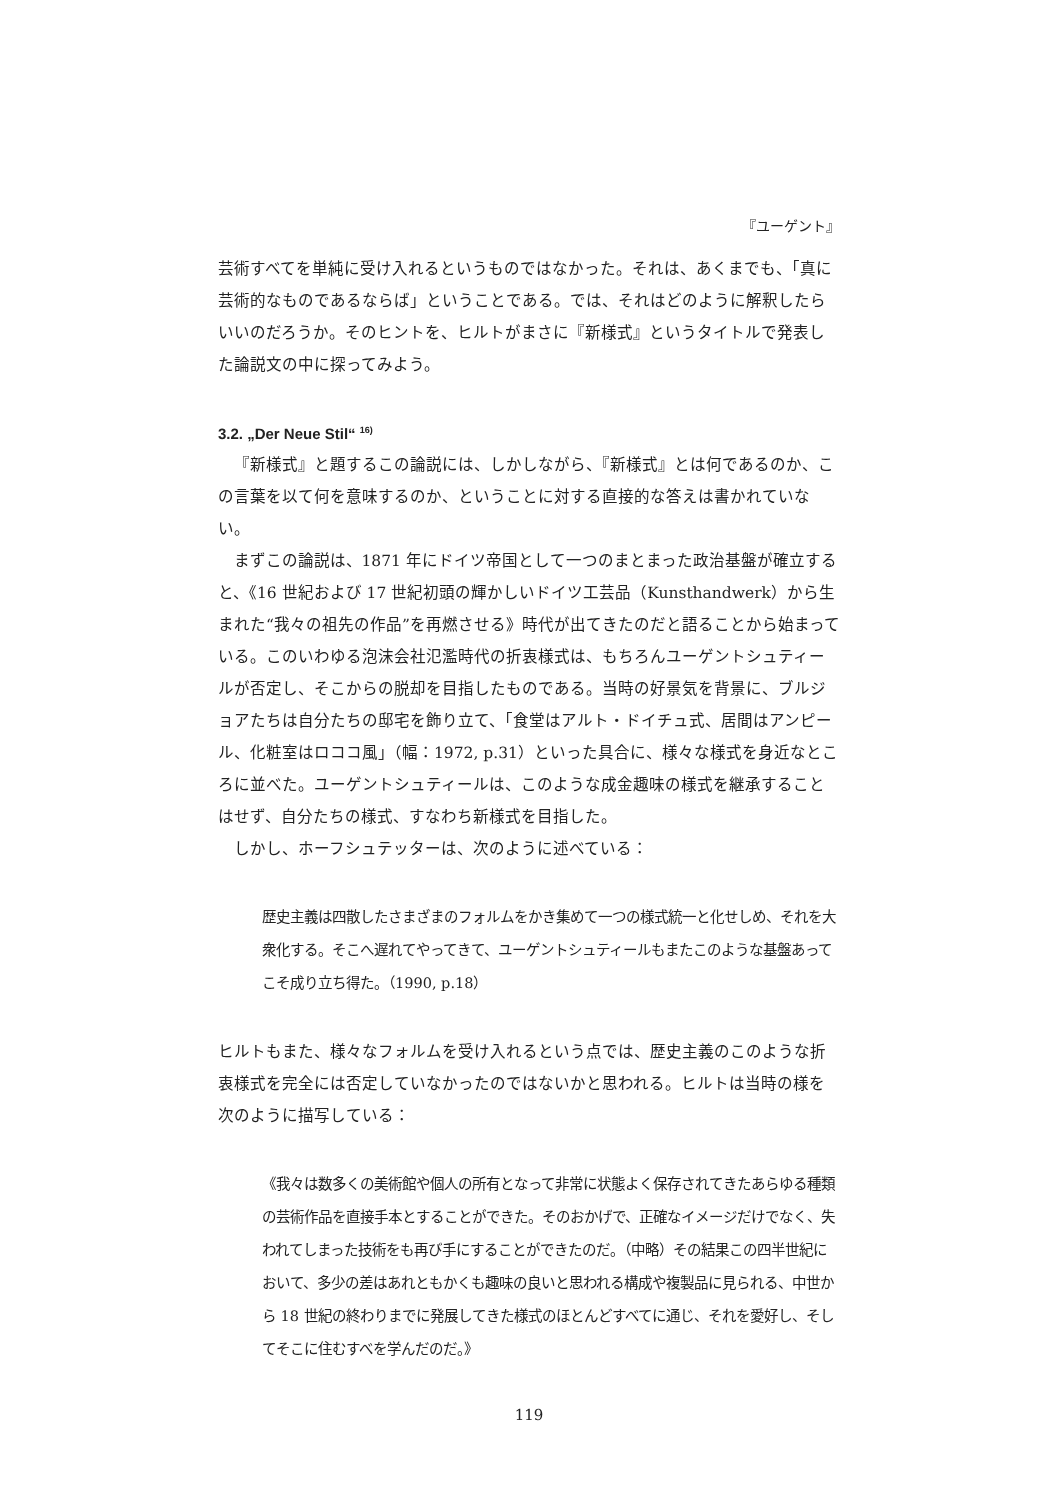『ユーゲント』
芸術すべてを単純に受け入れるというものではなかった。それは、あくまでも、「真に芸術的なものであるならば」ということである。では、それはどのように解釈したらいいのだろうか。そのヒントを、ヒルトがまさに『新様式』というタイトルで発表した論説文の中に探ってみよう。
3.2. „Der Neue Stil“ <sup>16)</sup>
『新様式』と題するこの論説には、しかしながら、『新様式』とは何であるのか、この言葉を以て何を意味するのか、ということに対する直接的な答えは書かれていない。
まずこの論説は、1871 年にドイツ帝国として一つのまとまった政治基盤が確立すると、《16 世紀および 17 世紀初頭の輝かしいドイツ工芸品（Kunsthandwerk）から生まれた“我々の祖先の作品”を再燃させる》時代が出てきたのだと語ることから始まっている。このいわゆる泡沫会社氾濫時代の折衷様式は、もちろんユーゲントシュティールが否定し、そこからの脱却を目指したものである。当時の好景気を背景に、ブルジョアたちは自分たちの邸宅を飾り立て、「食堂はアルト・ドイチュ式、居間はアンピール、化粧室はロココ風」（幅：1972, p.31）といった具合に、様々な様式を身近なところに並べた。ユーゲントシュティールは、このような成金趣味の様式を継承することはせず、自分たちの様式、すなわち新様式を目指した。
しかし、ホーフシュテッターは、次のように述べている：
歴史主義は四散したさまざまのフォルムをかき集めて一つの様式統一と化せしめ、それを大衆化する。そこへ遅れてやってきて、ユーゲントシュティールもまたこのような基盤あってこそ成り立ち得た。（1990, p.18）
ヒルトもまた、様々なフォルムを受け入れるという点では、歴史主義のこのような折衷様式を完全には否定していなかったのではないかと思われる。ヒルトは当時の様を次のように描写している：
《我々は数多くの美術館や個人の所有となって非常に状態よく保存されてきたあらゆる種類の芸術作品を直接手本とすることができた。そのおかげで、正確なイメージだけでなく、失われてしまった技術をも再び手にすることができたのだ。（中略）その結果この四半世紀において、多少の差はあれともかくも趣味の良いと思われる構成や複製品に見られる、中世から 18 世紀の終わりまでに発展してきた様式のほとんどすべてに通じ、それを愛好し、そしてそこに住むすべを学んだのだ。》
119